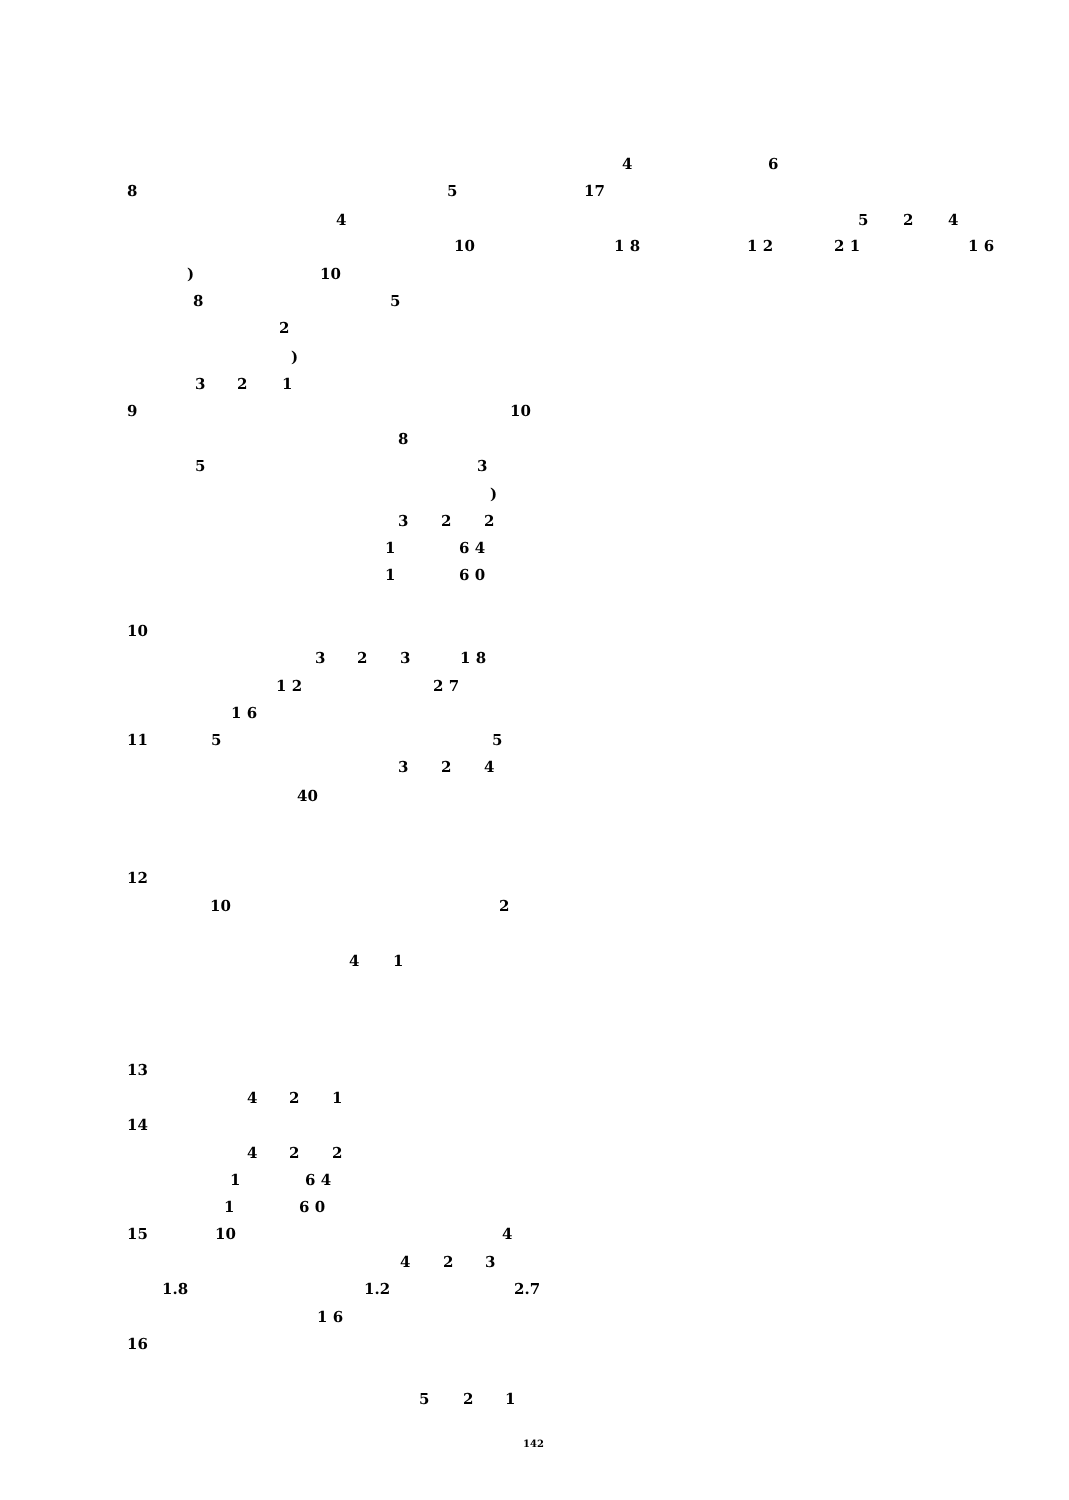46
85 17
4524
10 1 8 1 2 2 1 1 6
) 10
85
2
)
321
9 10
8
53
)
322
1 6 4
1 6 0
10
323 1 8
1 2 2 7
1 6
11 55
324
40
12
10 2
41
13
421
14
422
1 6 4
1 6 0
15 10 4
423
1.8 1.2 2.7
1 6
16
521
142